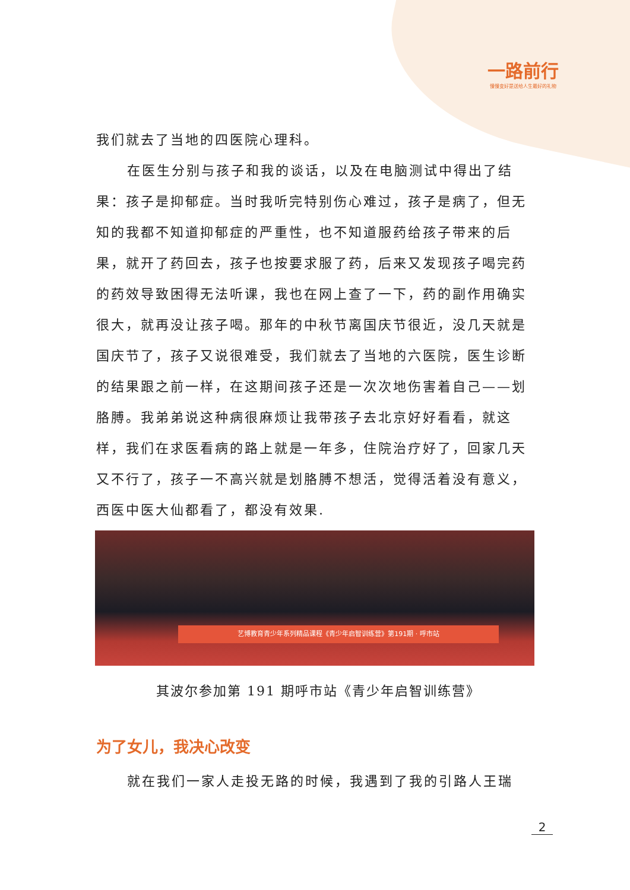一路前行
慢慢变好是送给人生最好的礼物
我们就去了当地的四医院心理科。
在医生分别与孩子和我的谈话，以及在电脑测试中得出了结果：孩子是抑郁症。当时我听完特别伤心难过，孩子是病了，但无知的我都不知道抑郁症的严重性，也不知道服药给孩子带来的后果，就开了药回去，孩子也按要求服了药，后来又发现孩子喝完药的药效导致困得无法听课，我也在网上查了一下，药的副作用确实很大，就再没让孩子喝。那年的中秋节离国庆节很近，没几天就是国庆节了，孩子又说很难受，我们就去了当地的六医院，医生诊断的结果跟之前一样，在这期间孩子还是一次次地伤害着自己——划胳膊。我弟弟说这种病很麻烦让我带孩子去北京好好看看，就这样，我们在求医看病的路上就是一年多，住院治疗好了，回家几天又不行了，孩子一不高兴就是划胳膊不想活，觉得活着没有意义，西医中医大仙都看了，都没有效果.
艺博教育青少年系列精品课程《青少年启智训练营》第191期 · 呼市站
其波尔参加第 191 期呼市站《青少年启智训练营》
为了女儿，我决心改变
就在我们一家人走投无路的时候，我遇到了我的引路人王瑞
2